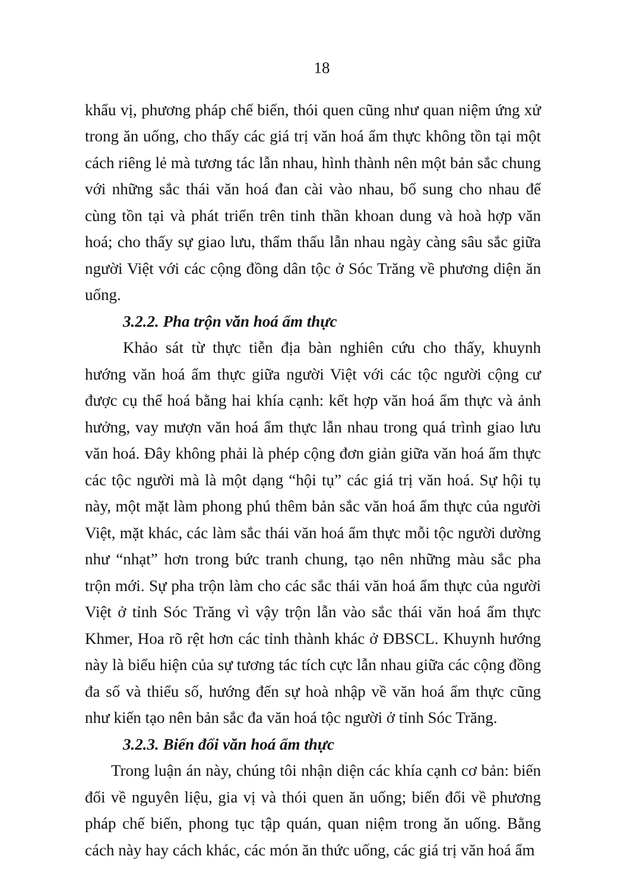18
khẩu vị, phương pháp chế biến, thói quen cũng như quan niệm ứng xử trong ăn uống, cho thấy các giá trị văn hoá ẩm thực không tồn tại một cách riêng lẻ mà tương tác lẫn nhau, hình thành nên một bản sắc chung với những sắc thái văn hoá đan cài vào nhau, bổ sung cho nhau để cùng tồn tại và phát triển trên tinh thần khoan dung và hoà hợp văn hoá; cho thấy sự giao lưu, thẩm thấu lẫn nhau ngày càng sâu sắc giữa người Việt với các cộng đồng dân tộc ở Sóc Trăng về phương diện ăn uống.
3.2.2. Pha trộn văn hoá ẩm thực
Khảo sát từ thực tiễn địa bàn nghiên cứu cho thấy, khuynh hướng văn hoá ẩm thực giữa người Việt với các tộc người cộng cư được cụ thể hoá bằng hai khía cạnh: kết hợp văn hoá ẩm thực và ảnh hưởng, vay mượn văn hoá ẩm thực lẫn nhau trong quá trình giao lưu văn hoá. Đây không phải là phép cộng đơn giản giữa văn hoá ẩm thực các tộc người mà là một dạng “hội tụ” các giá trị văn hoá. Sự hội tụ này, một mặt làm phong phú thêm bản sắc văn hoá ẩm thực của người Việt, mặt khác, các làm sắc thái văn hoá ẩm thực mỗi tộc người dường như “nhạt” hơn trong bức tranh chung, tạo nên những màu sắc pha trộn mới. Sự pha trộn làm cho các sắc thái văn hoá ẩm thực của người Việt ở tỉnh Sóc Trăng vì vậy trộn lẫn vào sắc thái văn hoá ẩm thực Khmer, Hoa rõ rệt hơn các tỉnh thành khác ở ĐBSCL. Khuynh hướng này là biểu hiện của sự tương tác tích cực lẫn nhau giữa các cộng đồng đa số và thiểu số, hướng đến sự hoà nhập về văn hoá ẩm thực cũng như kiến tạo nên bản sắc đa văn hoá tộc người ở tỉnh Sóc Trăng.
3.2.3. Biến đổi văn hoá ẩm thực
Trong luận án này, chúng tôi nhận diện các khía cạnh cơ bản: biến đổi về nguyên liệu, gia vị và thói quen ăn uống; biến đổi về phương pháp chế biến, phong tục tập quán, quan niệm trong ăn uống. Bằng cách này hay cách khác, các món ăn thức uống, các giá trị văn hoá ẩm